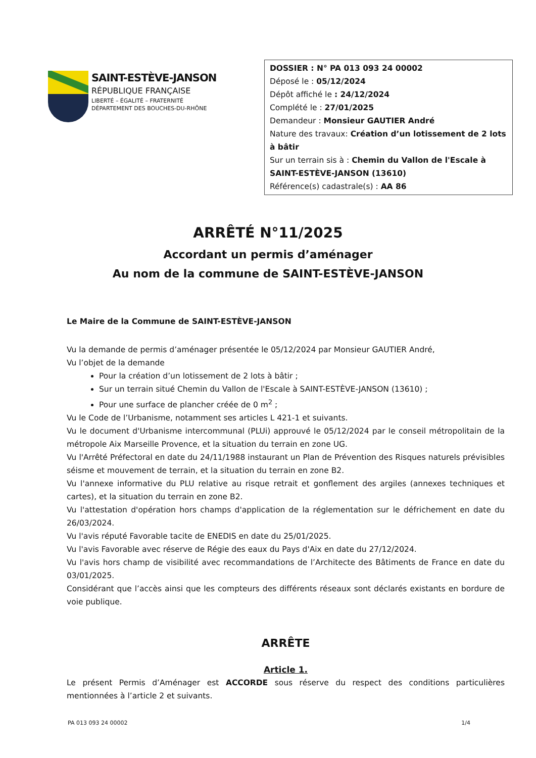SAINT-ESTÈVE-JANSON
RÉPUBLIQUE FRANÇAISE
LIBERTÉ – ÉGALITÉ – FRATERNITÉ
DÉPARTEMENT DES BOUCHES-DU-RHÔNE
DOSSIER : N° PA 013 093 24 00002
Déposé le : 05/12/2024
Dépôt affiché le : 24/12/2024
Complété le : 27/01/2025
Demandeur : Monsieur GAUTIER André
Nature des travaux: Création d’un lotissement de 2 lots à bâtir
Sur un terrain sis à : Chemin du Vallon de l'Escale à SAINT-ESTÈVE-JANSON (13610)
Référence(s) cadastrale(s) : AA 86
ARRÊTÉ N°11/2025
Accordant un permis d’aménager
Au nom de la commune de SAINT-ESTÈVE-JANSON
Le Maire de la Commune de SAINT-ESTÈVE-JANSON
Vu la demande de permis d’aménager présentée le 05/12/2024 par Monsieur GAUTIER André,
Vu l’objet de la demande
Pour la création d’un lotissement de 2 lots à bâtir ;
Sur un terrain situé Chemin du Vallon de l'Escale à SAINT-ESTÈVE-JANSON (13610) ;
Pour une surface de plancher créée de 0 m<sup>2</sup> ;
Vu le Code de l’Urbanisme, notamment ses articles L 421-1 et suivants.
Vu le document d'Urbanisme intercommunal (PLUi) approuvé le 05/12/2024 par le conseil métropolitain de la métropole Aix Marseille Provence, et la situation du terrain en zone UG.
Vu l'Arrêté Préfectoral en date du 24/11/1988 instaurant un Plan de Prévention des Risques naturels prévisibles séisme et mouvement de terrain, et la situation du terrain en zone B2.
Vu l'annexe informative du PLU relative au risque retrait et gonflement des argiles (annexes techniques et cartes), et la situation du terrain en zone B2.
Vu l'attestation d'opération hors champs d'application de la réglementation sur le défrichement en date du 26/03/2024.
Vu l'avis réputé Favorable tacite de ENEDIS en date du 25/01/2025.
Vu l'avis Favorable avec réserve de Régie des eaux du Pays d'Aix en date du 27/12/2024.
Vu l'avis hors champ de visibilité avec recommandations de l’Architecte des Bâtiments de France en date du 03/01/2025.
Considérant que l’accès ainsi que les compteurs des différents réseaux sont déclarés existants en bordure de voie publique.
ARRÊTE
Article 1.
Le présent Permis d’Aménager est ACCORDE sous réserve du respect des conditions particulières mentionnées à l’article 2 et suivants.
PA 013 093 24 00002 1/4